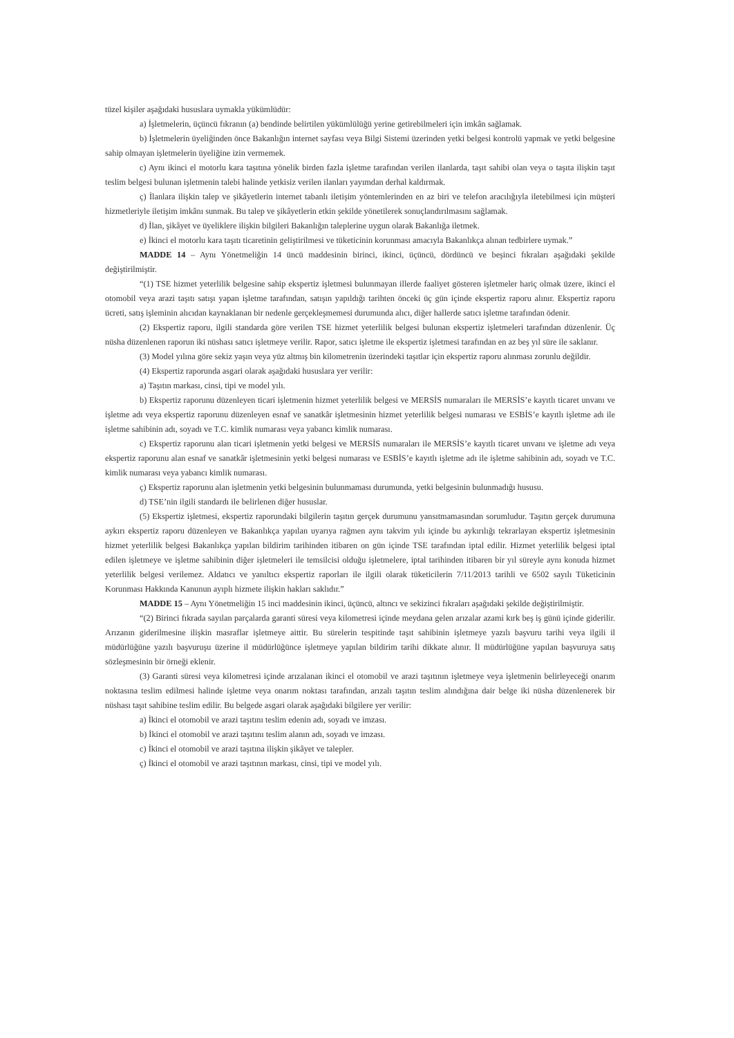tüzel kişiler aşağıdaki hususlara uymakla yükümlüdür:
a) İşletmelerin, üçüncü fıkranın (a) bendinde belirtilen yükümlülüğü yerine getirebilmeleri için imkân sağlamak.
b) İşletmelerin üyeliğinden önce Bakanlığın internet sayfası veya Bilgi Sistemi üzerinden yetki belgesi kontrolü yapmak ve yetki belgesine sahip olmayan işletmelerin üyeliğine izin vermemek.
c) Aynı ikinci el motorlu kara taşıtına yönelik birden fazla işletme tarafından verilen ilanlarda, taşıt sahibi olan veya o taşıta ilişkin taşıt teslim belgesi bulunan işletmenin talebi halinde yetkisiz verilen ilanları yayımdan derhal kaldırmak.
ç) İlanlara ilişkin talep ve şikâyetlerin internet tabanlı iletişim yöntemlerinden en az biri ve telefon aracılığıyla iletebilmesi için müşteri hizmetleriyle iletişim imkânı sunmak. Bu talep ve şikâyetlerin etkin şekilde yönetilerek sonuçlandırılmasını sağlamak.
d) İlan, şikâyet ve üyeliklere ilişkin bilgileri Bakanlığın taleplerine uygun olarak Bakanlığa iletmek.
e) İkinci el motorlu kara taşıtı ticaretinin geliştirilmesi ve tüketicinin korunması amacıyla Bakanlıkça alınan tedbirlere uymak.”
MADDE 14 – Aynı Yönetmeliğin 14 üncü maddesinin birinci, ikinci, üçüncü, dördüncü ve beşinci fıkraları aşağıdaki şekilde değiştirilmiştir.
“(1) TSE hizmet yeterlilik belgesine sahip ekspertiz işletmesi bulunmayan illerde faaliyet gösteren işletmeler hariç olmak üzere, ikinci el otomobil veya arazi taşıtı satışı yapan işletme tarafından, satışın yapıldığı tarihten önceki üç gün içinde ekspertiz raporu alınır. Ekspertiz raporu ücreti, satış işleminin alıcıdan kaynaklanan bir nedenle gerçekleşmemesi durumunda alıcı, diğer hallerde satıcı işletme tarafından ödenir.
(2) Ekspertiz raporu, ilgili standarda göre verilen TSE hizmet yeterlilik belgesi bulunan ekspertiz işletmeleri tarafından düzenlenir. Üç nüsha düzenlenen raporun iki nüshası satıcı işletmeye verilir. Rapor, satıcı işletme ile ekspertiz işletmesi tarafından en az beş yıl süre ile saklanır.
(3) Model yılına göre sekiz yaşın veya yüz altmış bin kilometrenin üzerindeki taşıtlar için ekspertiz raporu alınması zorunlu değildir.
(4) Ekspertiz raporunda asgari olarak aşağıdaki hususlara yer verilir:
a) Taşıtın markası, cinsi, tipi ve model yılı.
b) Ekspertiz raporunu düzenleyen ticari işletmenin hizmet yeterlilik belgesi ve MERSİS numaraları ile MERSİS’e kayıtlı ticaret unvanı ve işletme adı veya ekspertiz raporunu düzenleyen esnaf ve sanatkâr işletmesinin hizmet yeterlilik belgesi numarası ve ESBİS’e kayıtlı işletme adı ile işletme sahibinin adı, soyadı ve T.C. kimlik numarası veya yabancı kimlik numarası.
c) Ekspertiz raporunu alan ticari işletmenin yetki belgesi ve MERSİS numaraları ile MERSİS’e kayıtlı ticaret unvanı ve işletme adı veya ekspertiz raporunu alan esnaf ve sanatkâr işletmesinin yetki belgesi numarası ve ESBİS’e kayıtlı işletme adı ile işletme sahibinin adı, soyadı ve T.C. kimlik numarası veya yabancı kimlik numarası.
ç) Ekspertiz raporunu alan işletmenin yetki belgesinin bulunmaması durumunda, yetki belgesinin bulunmadığı hususu.
d) TSE’nin ilgili standardı ile belirlenen diğer hususlar.
(5) Ekspertiz işletmesi, ekspertiz raporundaki bilgilerin taşıtın gerçek durumunu yansıtmamasından sorumludur. Taşıtın gerçek durumuna aykırı ekspertiz raporu düzenleyen ve Bakanlıkça yapılan uyarıya rağmen aynı takvim yılı içinde bu aykırılığı tekrarlayan ekspertiz işletmesinin hizmet yeterlilik belgesi Bakanlıkça yapılan bildirim tarihinden itibaren on gün içinde TSE tarafından iptal edilir. Hizmet yeterlilik belgesi iptal edilen işletmeye ve işletme sahibinin diğer işletmeleri ile temsilcisi olduğu işletmelere, iptal tarihinden itibaren bir yıl süreyle aynı konuda hizmet yeterlilik belgesi verilemez. Aldatıcı ve yanıltıcı ekspertiz raporları ile ilgili olarak tüketicilerin 7/11/2013 tarihli ve 6502 sayılı Tüketicinin Korunması Hakkında Kanunun ayıplı hizmete ilişkin hakları saklıdır.”
MADDE 15 – Aynı Yönetmeliğin 15 inci maddesinin ikinci, üçüncü, altıncı ve sekizinci fıkraları aşağıdaki şekilde değiştirilmiştir.
“(2) Birinci fıkrada sayılan parçalarda garanti süresi veya kilometresi içinde meydana gelen arızalar azami kırk beş iş günü içinde giderilir. Arızanın giderilmesine ilişkin masraflar işletmeye aittir. Bu sürelerin tespitinde taşıt sahibinin işletmeye yazılı başvuru tarihi veya ilgili il müdürlüğüne yazılı başvuruşu üzerine il müdürlüğünce işletmeye yapılan bildirim tarihi dikkate alınır. İl müdürlüğüne yapılan başvuruya satış sözleşmesinin bir örneği eklenir.
(3) Garanti süresi veya kilometresi içinde arızalanan ikinci el otomobil ve arazi taşıtının işletmeye veya işletmenin belirleyeceği onarım noktasına teslim edilmesi halinde işletme veya onarım noktası tarafından, arızalı taşıtın teslim alındığına dair belge iki nüsha düzenlenerek bir nüshası taşıt sahibine teslim edilir. Bu belgede asgari olarak aşağıdaki bilgilere yer verilir:
a) İkinci el otomobil ve arazi taşıtını teslim edenin adı, soyadı ve imzası.
b) İkinci el otomobil ve arazi taşıtını teslim alanın adı, soyadı ve imzası.
c) İkinci el otomobil ve arazi taşıtına ilişkin şikâyet ve talepler.
ç) İkinci el otomobil ve arazi taşıtının markası, cinsi, tipi ve model yılı.